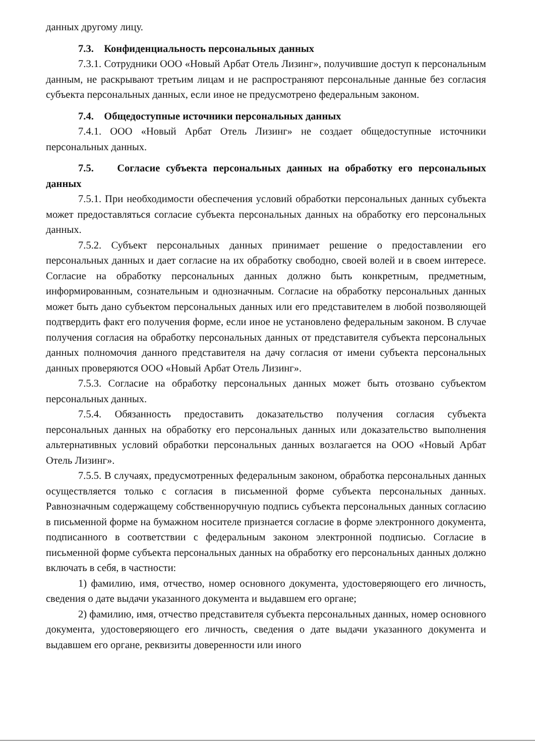данных другому лицу.
7.3. Конфиденциальность персональных данных
7.3.1. Сотрудники ООО «Новый Арбат Отель Лизинг», получившие доступ к персональным данным, не раскрывают третьим лицам и не распространяют персональные данные без согласия субъекта персональных данных, если иное не предусмотрено федеральным законом.
7.4. Общедоступные источники персональных данных
7.4.1. ООО «Новый Арбат Отель Лизинг» не создает общедоступные источники персональных данных.
7.5. Согласие субъекта персональных данных на обработку его персональных данных
7.5.1. При необходимости обеспечения условий обработки персональных данных субъекта может предоставляться согласие субъекта персональных данных на обработку его персональных данных.
7.5.2. Субъект персональных данных принимает решение о предоставлении его персональных данных и дает согласие на их обработку свободно, своей волей и в своем интересе. Согласие на обработку персональных данных должно быть конкретным, предметным, информированным, сознательным и однозначным. Согласие на обработку персональных данных может быть дано субъектом персональных данных или его представителем в любой позволяющей подтвердить факт его получения форме, если иное не установлено федеральным законом. В случае получения согласия на обработку персональных данных от представителя субъекта персональных данных полномочия данного представителя на дачу согласия от имени субъекта персональных данных проверяются ООО «Новый Арбат Отель Лизинг».
7.5.3. Согласие на обработку персональных данных может быть отозвано субъектом персональных данных.
7.5.4. Обязанность предоставить доказательство получения согласия субъекта персональных данных на обработку его персональных данных или доказательство выполнения альтернативных условий обработки персональных данных возлагается на ООО «Новый Арбат Отель Лизинг».
7.5.5. В случаях, предусмотренных федеральным законом, обработка персональных данных осуществляется только с согласия в письменной форме субъекта персональных данных. Равнозначным содержащему собственноручную подпись субъекта персональных данных согласию в письменной форме на бумажном носителе признается согласие в форме электронного документа, подписанного в соответствии с федеральным законом электронной подписью. Согласие в письменной форме субъекта персональных данных на обработку его персональных данных должно включать в себя, в частности:
1) фамилию, имя, отчество, номер основного документа, удостоверяющего его личность, сведения о дате выдачи указанного документа и выдавшем его органе;
2) фамилию, имя, отчество представителя субъекта персональных данных, номер основного документа, удостоверяющего его личность, сведения о дате выдачи указанного документа и выдавшем его органе, реквизиты доверенности или иного